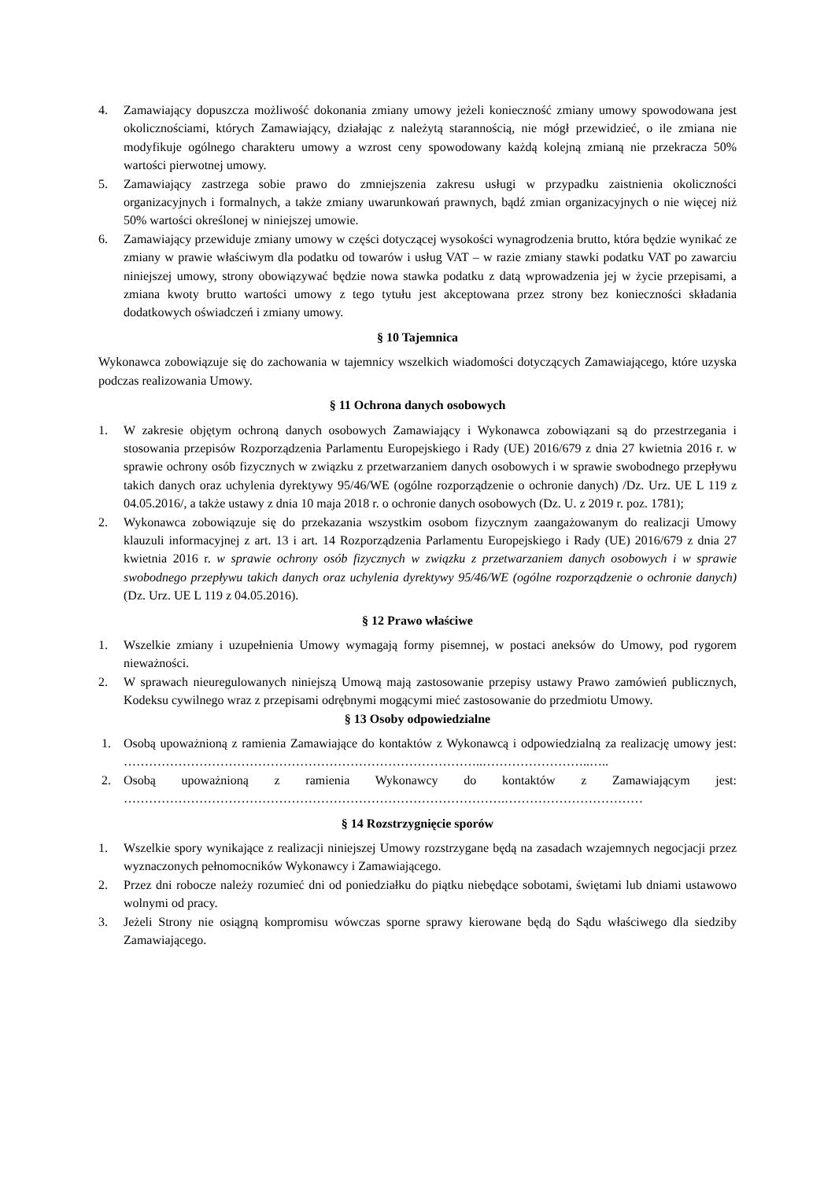4. Zamawiający dopuszcza możliwość dokonania zmiany umowy jeżeli konieczność zmiany umowy spowodowana jest okolicznościami, których Zamawiający, działając z należytą starannością, nie mógł przewidzieć, o ile zmiana nie modyfikuje ogólnego charakteru umowy a wzrost ceny spowodowany każdą kolejną zmianą nie przekracza 50% wartości pierwotnej umowy.
5. Zamawiający zastrzega sobie prawo do zmniejszenia zakresu usługi w przypadku zaistnienia okoliczności organizacyjnych i formalnych, a także zmiany uwarunkowań prawnych, bądź zmian organizacyjnych o nie więcej niż 50% wartości określonej w niniejszej umowie.
6. Zamawiający przewiduje zmiany umowy w części dotyczącej wysokości wynagrodzenia brutto, która będzie wynikać ze zmiany w prawie właściwym dla podatku od towarów i usług VAT – w razie zmiany stawki podatku VAT po zawarciu niniejszej umowy, strony obowiązywać będzie nowa stawka podatku z datą wprowadzenia jej w życie przepisami, a zmiana kwoty brutto wartości umowy z tego tytułu jest akceptowana przez strony bez konieczności składania dodatkowych oświadczeń i zmiany umowy.
§ 10 Tajemnica
Wykonawca zobowiązuje się do zachowania w tajemnicy wszelkich wiadomości dotyczących Zamawiającego, które uzyska podczas realizowania Umowy.
§ 11 Ochrona danych osobowych
1. W zakresie objętym ochroną danych osobowych Zamawiający i Wykonawca zobowiązani są do przestrzegania i stosowania przepisów Rozporządzenia Parlamentu Europejskiego i Rady (UE) 2016/679 z dnia 27 kwietnia 2016 r. w sprawie ochrony osób fizycznych w związku z przetwarzaniem danych osobowych i w sprawie swobodnego przepływu takich danych oraz uchylenia dyrektywy 95/46/WE (ogólne rozporządzenie o ochronie danych) /Dz. Urz. UE L 119 z 04.05.2016/, a także ustawy z dnia 10 maja 2018 r. o ochronie danych osobowych (Dz. U. z 2019 r. poz. 1781);
2. Wykonawca zobowiązuje się do przekazania wszystkim osobom fizycznym zaangażowanym do realizacji Umowy klauzuli informacyjnej z art. 13 i art. 14 Rozporządzenia Parlamentu Europejskiego i Rady (UE) 2016/679 z dnia 27 kwietnia 2016 r. w sprawie ochrony osób fizycznych w związku z przetwarzaniem danych osobowych i w sprawie swobodnego przepływu takich danych oraz uchylenia dyrektywy 95/46/WE (ogólne rozporządzenie o ochronie danych) (Dz. Urz. UE L 119 z 04.05.2016).
§ 12 Prawo właściwe
1. Wszelkie zmiany i uzupełnienia Umowy wymagają formy pisemnej, w postaci aneksów do Umowy, pod rygorem nieważności.
2. W sprawach nieuregulowanych niniejszą Umową mają zastosowanie przepisy ustawy Prawo zamówień publicznych, Kodeksu cywilnego wraz z przepisami odrębnymi mogącymi mieć zastosowanie do przedmiotu Umowy.
§ 13 Osoby odpowiedzialne
1. Osobą upoważnioną z ramienia Zamawiające do kontaktów z Wykonawcą i odpowiedzialną za realizację umowy jest: …………………………………………………………………………..……………………..…..
2. Osobą upoważnioną z ramienia Wykonawcy do kontaktów z Zamawiającym jest: ……………………………………………………………………………….……………………………
§ 14 Rozstrzygnięcie sporów
1. Wszelkie spory wynikające z realizacji niniejszej Umowy rozstrzygane będą na zasadach wzajemnych negocjacji przez wyznaczonych pełnomocników Wykonawcy i Zamawiającego.
2. Przez dni robocze należy rozumieć dni od poniedziałku do piątku niebędące sobotami, świętami lub dniami ustawowo wolnymi od pracy.
3. Jeżeli Strony nie osiągną kompromisu wówczas sporne sprawy kierowane będą do Sądu właściwego dla siedziby Zamawiającego.